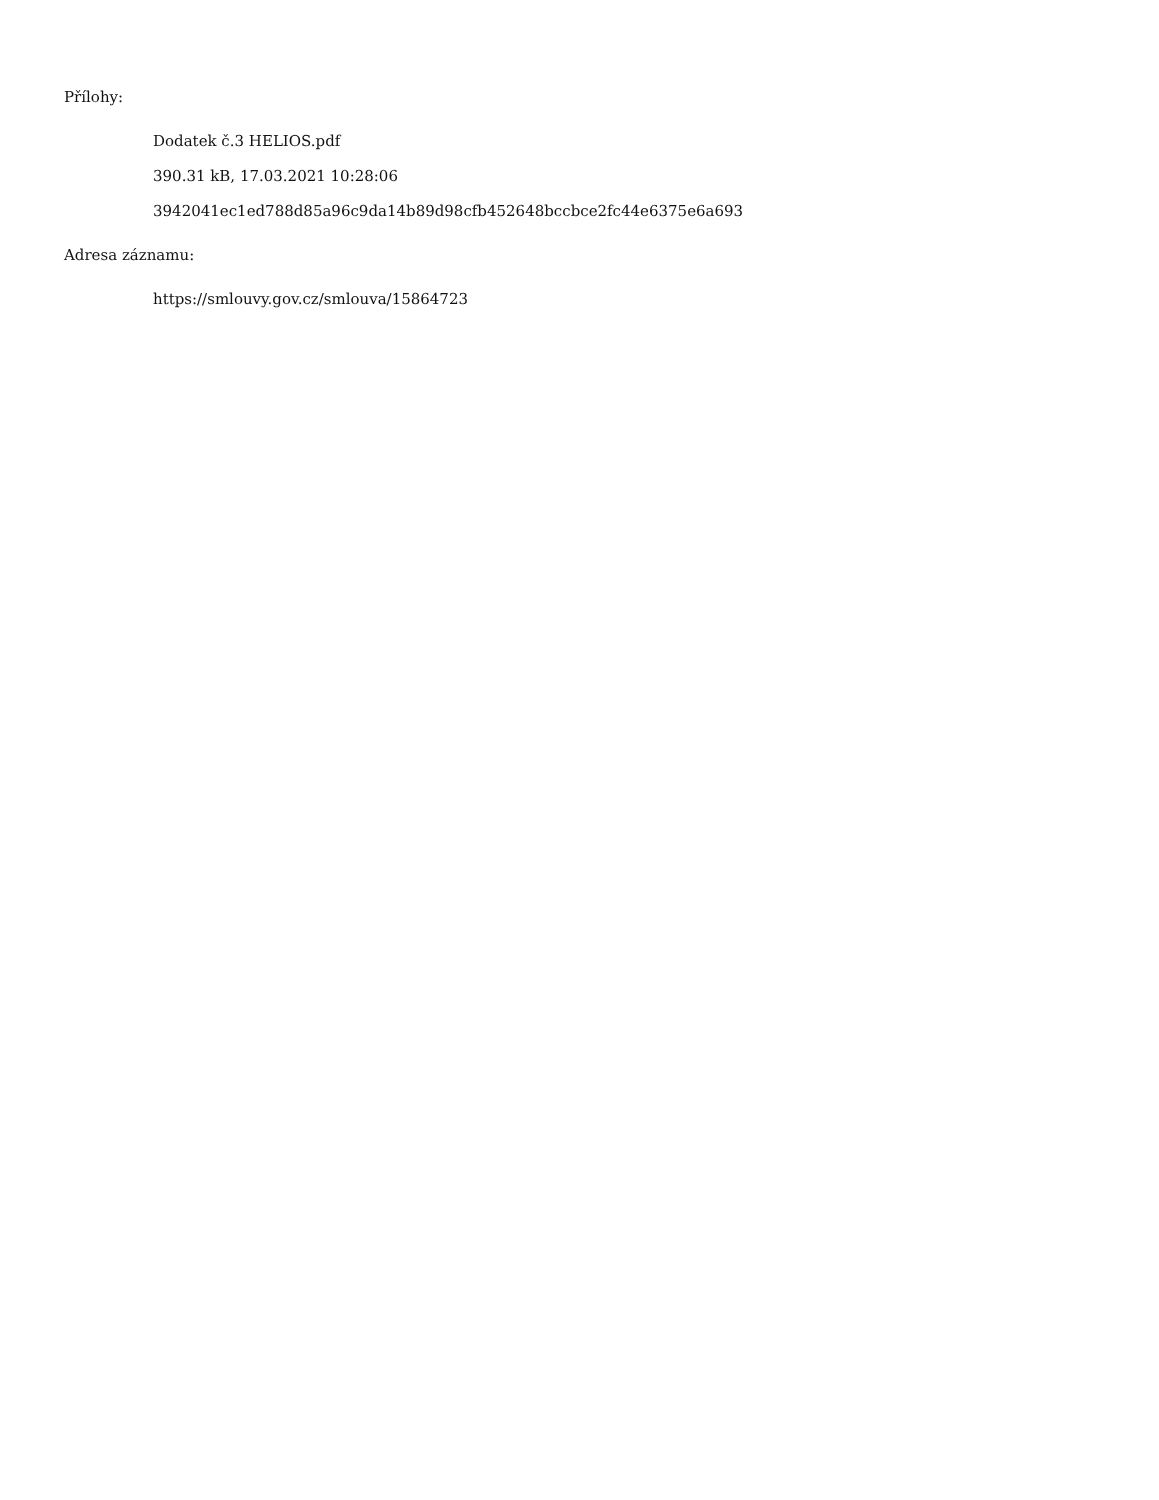Přílohy:
Dodatek č.3 HELIOS.pdf
390.31 kB, 17.03.2021 10:28:06
3942041ec1ed788d85a96c9da14b89d98cfb452648bccbce2fc44e6375e6a693
Adresa záznamu:
https://smlouvy.gov.cz/smlouva/15864723